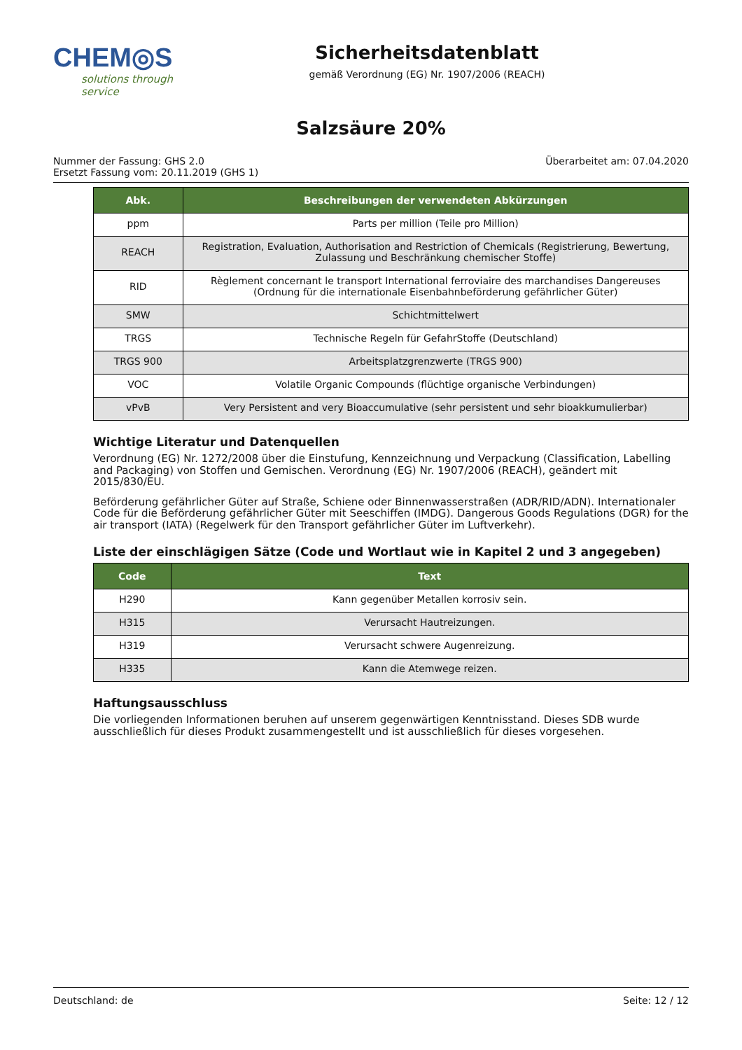CHEM◎S
solutions through service
Sicherheitsdatenblatt
gemäß Verordnung (EG) Nr. 1907/2006 (REACH)
Salzsäure 20%
Nummer der Fassung: GHS 2.0
Ersetzt Fassung vom: 20.11.2019 (GHS 1)
Überarbeitet am: 07.04.2020
| Abk. | Beschreibungen der verwendeten Abkürzungen |
| --- | --- |
| ppm | Parts per million (Teile pro Million) |
| REACH | Registration, Evaluation, Authorisation and Restriction of Chemicals (Registrierung, Bewertung, Zulassung und Beschränkung chemischer Stoffe) |
| RID | Règlement concernant le transport International ferroviaire des marchandises Dangereuses (Ordnung für die internationale Eisenbahnbeförderung gefährlicher Güter) |
| SMW | Schichtmittelwert |
| TRGS | Technische Regeln für GefahrStoffe (Deutschland) |
| TRGS 900 | Arbeitsplatzgrenzwerte (TRGS 900) |
| VOC | Volatile Organic Compounds (flüchtige organische Verbindungen) |
| vPvB | Very Persistent and very Bioaccumulative (sehr persistent und sehr bioakkumulierbar) |
Wichtige Literatur und Datenquellen
Verordnung (EG) Nr. 1272/2008 über die Einstufung, Kennzeichnung und Verpackung (Classification, Labelling and Packaging) von Stoffen und Gemischen. Verordnung (EG) Nr. 1907/2006 (REACH), geändert mit 2015/830/EU.
Beförderung gefährlicher Güter auf Straße, Schiene oder Binnenwasserstraßen (ADR/RID/ADN). Internationaler Code für die Beförderung gefährlicher Güter mit Seeschiffen (IMDG). Dangerous Goods Regulations (DGR) for the air transport (IATA) (Regelwerk für den Transport gefährlicher Güter im Luftverkehr).
Liste der einschlägigen Sätze (Code und Wortlaut wie in Kapitel 2 und 3 angegeben)
| Code | Text |
| --- | --- |
| H290 | Kann gegenüber Metallen korrosiv sein. |
| H315 | Verursacht Hautreizungen. |
| H319 | Verursacht schwere Augenreizung. |
| H335 | Kann die Atemwege reizen. |
Haftungsausschluss
Die vorliegenden Informationen beruhen auf unserem gegenwärtigen Kenntnisstand. Dieses SDB wurde ausschließlich für dieses Produkt zusammengestellt und ist ausschließlich für dieses vorgesehen.
Deutschland: de Seite: 12 / 12